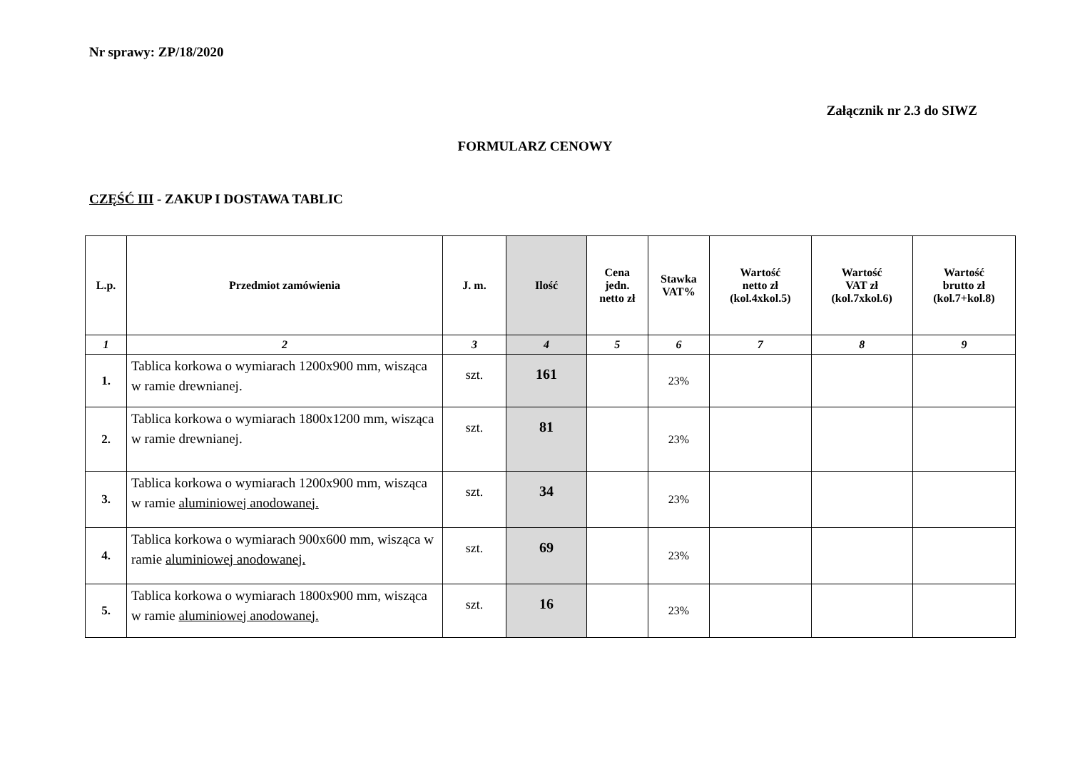Nr sprawy: ZP/18/2020
Załącznik nr 2.3 do SIWZ
FORMULARZ CENOWY
CZĘŚĆ III - ZAKUP I DOSTAWA TABLIC
| L.p. | Przedmiot zamówienia | J. m. | Ilość | Cena jedn. netto zł | Stawka VAT% | Wartość netto zł (kol.4xkol.5) | Wartość VAT zł (kol.7xkol.6) | Wartość brutto zł (kol.7+kol.8) |
| --- | --- | --- | --- | --- | --- | --- | --- | --- |
| 1 | 2 | 3 | 4 | 5 | 6 | 7 | 8 | 9 |
| 1. | Tablica korkowa o wymiarach 1200x900 mm, wisząca w ramie drewnianej. | szt. | 161 | | 23% | | | |
| 2. | Tablica korkowa o wymiarach 1800x1200 mm, wisząca w ramie drewnianej. | szt. | 81 | | 23% | | | |
| 3. | Tablica korkowa o wymiarach 1200x900 mm, wisząca w ramie aluminiowej anodowanej. | szt. | 34 | | 23% | | | |
| 4. | Tablica korkowa o wymiarach 900x600 mm, wisząca w ramie aluminiowej anodowanej. | szt. | 69 | | 23% | | | |
| 5. | Tablica korkowa o wymiarach 1800x900 mm, wisząca w ramie aluminiowej anodowanej. | szt. | 16 | | 23% | | | |